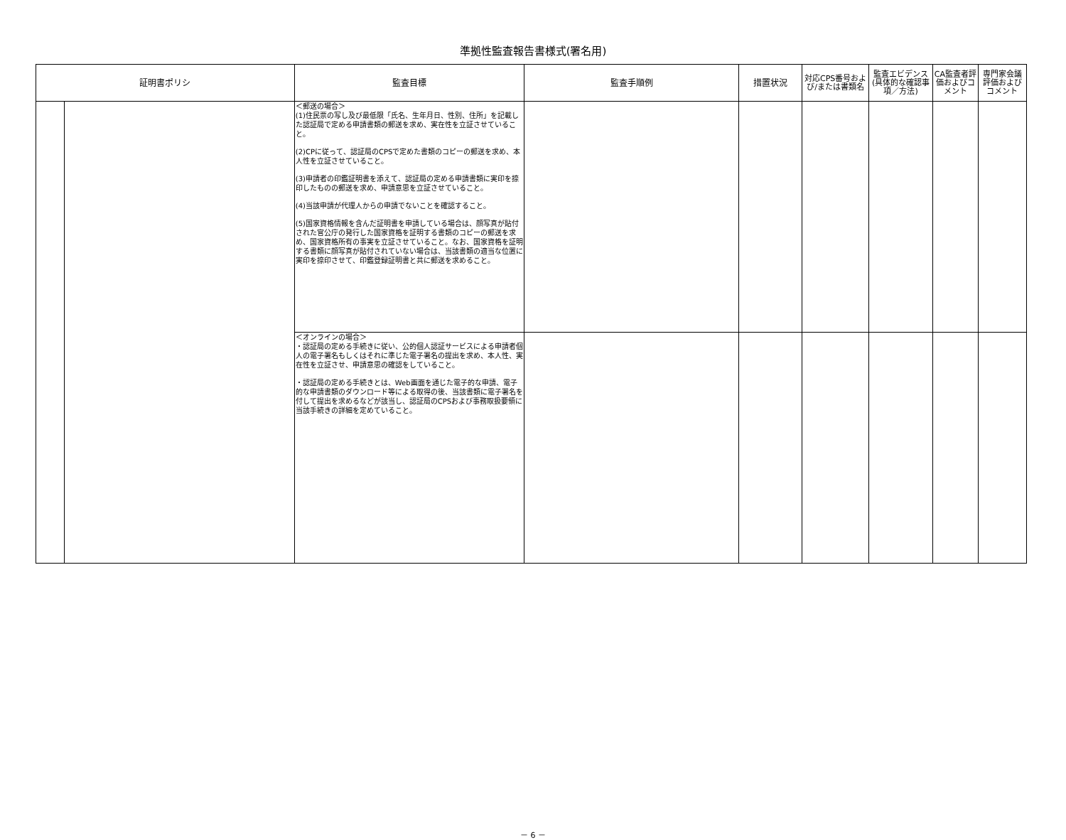準拠性監査報告書様式(署名用)
| 証明書ポリシ | | 監査目標 | 監査手順例 | 措置状況 | 対応CPS番号および/または書類名 | 監査エビデンス(具体的な確認事項／方法) | CA監査者評価およびコメント | 専門家会議評価およびコメント |
| --- | --- | --- | --- | --- | --- | --- | --- | --- |
| | | ＜郵送の場合＞ (1)住民票の写し及び最低限「氏名、生年月日、性別、住所」を記載した認証局で定める申請書類の郵送を求め、実在性を立証させていること。 (2)CPに従って、認証局のCPSで定めた書類のコピーの郵送を求め、本人性を立証させていること。 (3)申請者の印鑑証明書を添えて、認証局の定める申請書類に実印を捺印したものの郵送を求め、申請意思を立証させていること。 (4)当該申請が代理人からの申請でないことを確認すること。 (5)国家資格情報を含んだ証明書を申請している場合は、顔写真が貼付された官公庁の発行した国家資格を証明する書類のコピーの郵送を求め、国家資格所有の事実を立証させていること。なお、国家資格を証明する書類に顔写真が貼付されていない場合は、当該書類の適当な位置に実印を捺印させて、印鑑登録証明書と共に郵送を求めること。 | | | | | | |
| | | ＜オンラインの場合＞ ・認証局の定める手続きに従い、公的個人認証サービスによる申請者個人の電子署名もしくはそれに準じた電子署名の提出を求め、本人性、実在性を立証させ、申請意思の確認をしていること。 ・認証局の定める手続きとは、Web画面を通じた電子的な申請、電子的な申請書類のダウンロード等による取得の後、当該書類に電子署名を付して提出を求めるなどが該当し、認証局のCPSおよび事務取扱要領に当該手続きの詳細を定めていること。 | | | | | | |
－ 6 －